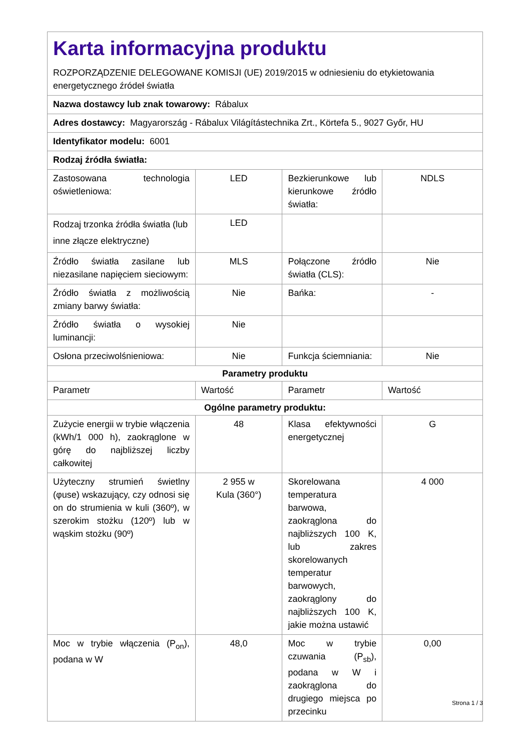| Karta informacyjna produktu ROZPORZĄDZENIE DELEGOWANE KOMISJI (UE) 2019/2015 w odniesieniu do etykietowania energetycznego źródeł światła | | | |
| Nazwa dostawcy lub znak towarowy: Rábalux | | | |
| Adres dostawcy: Magyarország - Rábalux Világítástechnika Zrt., Körtefa 5., 9027 Győr, HU | | | |
| Identyfikator modelu: 6001 | | | |
| Rodzaj źródła światła: | | | |
| Zastosowana technologia oświetleniowa: | LED | Bezkierunkowe lub kierunkowe źródło światła: | NDLS |
| Rodzaj trzonka źródła światła (lub inne złącze elektryczne) | LED | | |
| Źródło światła zasilane lub niezasilane napięciem sieciowym: | MLS | Połączone źródło światła (CLS): | Nie |
| Źródło światła z możliwością zmiany barwy światła: | Nie | Bańka: | - |
| Źródło światła o wysokiej luminancji: | Nie | | |
| Osłona przeciwolśnieniowa: | Nie | Funkcja ściemniania: | Nie |
| Parametry produktu | | | |
| Parametr | Wartość | Parametr | Wartość |
| Ogólne parametry produktu: | | | |
| Zużycie energii w trybie włączenia (kWh/1 000 h), zaokrąglone w górę do najbliższej liczby całkowitej | 48 | Klasa efektywności energetycznej | G |
| Użyteczny strumień świetlny (φuse) wskazujący, czy odnosi się on do strumienia w kuli (360º), w szerokim stożku (120º) lub w wąskim stożku (90º) | 2 955 w Kula (360°) | Skorelowana temperatura barwowa, zaokrąglona do najbliższych 100 K, lub zakres skorelowanych temperatur barwowych, zaokrąglony do najbliższych 100 K, jakie można ustawić | 4 000 |
| Moc w trybie włączenia (P<sub>on</sub>), podana w W | 48,0 | Moc w trybie czuwania (P<sub>sb</sub>), podana w W i zaokrąglona do drugiego miejsca po przecinku | 0,00 |
Strona 1 / 3